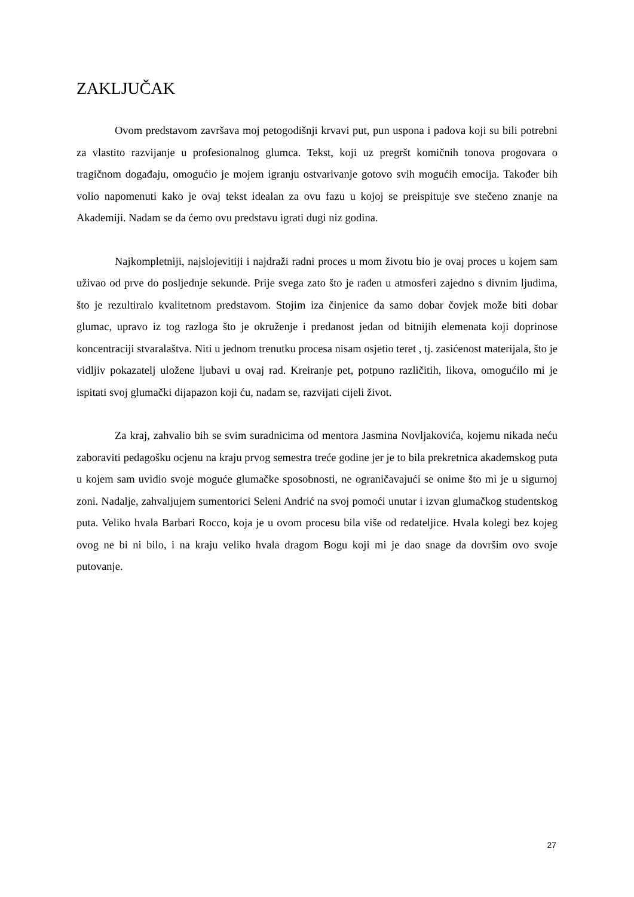ZAKLJUČAK
Ovom predstavom završava moj petogodišnji krvavi put, pun uspona i padova koji su bili potrebni za vlastito razvijanje u profesionalnog glumca. Tekst, koji uz pregršt komičnih tonova progovara o tragičnom događaju, omogućio je mojem igranju ostvarivanje gotovo svih mogućih emocija. Također bih volio napomenuti kako je ovaj tekst idealan za ovu fazu u kojoj se preispituje sve stečeno znanje na Akademiji. Nadam se da ćemo ovu predstavu igrati dugi niz godina.
Najkompletniji, najslojevitiji i najdraži radni proces u mom životu bio je ovaj proces u kojem sam uživao od prve do posljednje sekunde. Prije svega zato što je rađen u atmosferi zajedno s divnim ljudima, što je rezultiralo kvalitetnom predstavom. Stojim iza činjenice da samo dobar čovjek može biti dobar glumac, upravo iz tog razloga što je okruženje i predanost jedan od bitnijih elemenata koji doprinose koncentraciji stvaralaštva. Niti u jednom trenutku procesa nisam osjetio teret , tj. zasićenost materijala, što je vidljiv pokazatelj uložene ljubavi u ovaj rad. Kreiranje pet, potpuno različitih, likova, omogućilo mi je ispitati svoj glumački dijapazon koji ću, nadam se, razvijati cijeli život.
Za kraj, zahvalio bih se svim suradnicima od mentora Jasmina Novljakovića, kojemu nikada neću zaboraviti pedagošku ocjenu na kraju prvog semestra treće godine jer je to bila prekretnica akademskog puta u kojem sam uvidio svoje moguće glumačke sposobnosti, ne ograničavajući se onime što mi je u sigurnoj zoni. Nadalje, zahvaljujem sumentorici Seleni Andrić na svoj pomoći unutar i izvan glumačkog studentskog puta. Veliko hvala Barbari Rocco, koja je u ovom procesu bila više od redateljice. Hvala kolegi bez kojeg ovog ne bi ni bilo, i na kraju veliko hvala dragom Bogu koji mi je dao snage da dovršim ovo svoje putovanje.
27